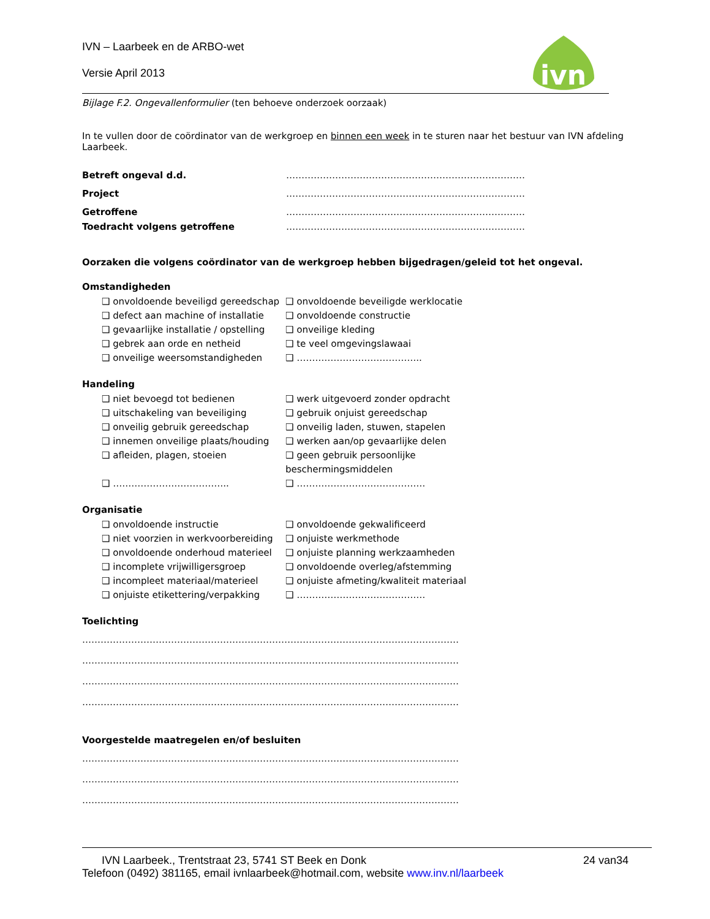ivn
IVN – Laarbeek en de ARBO-wet
Versie April 2013
Bijlage F.2. Ongevallenformulier (ten behoeve onderzoek oorzaak)
In te vullen door de coördinator van de werkgroep en binnen een week in te sturen naar het bestuur van IVN afdeling Laarbeek.
Betreft ongeval d.d. ……………………………………………………………………
Project ……………………………………………………………………
Getroffene ……………………………………………………………………
Toedracht volgens getroffene ……………………………………………………………………
Oorzaken die volgens coördinator van de werkgroep hebben bijgedragen/geleid tot het ongeval.
Omstandigheden
❑ onvoldoende beveiligd gereedschap ❑ onvoldoende beveiligde werklocatie ❑ defect aan machine of installatie ❑ onvoldoende constructie ❑ gevaarlijke installatie / opstelling ❑ onveilige kleding ❑ gebrek aan orde en netheid ❑ te veel omgevingslawaai ❑ onveilige weersomstandigheden ❑ …………………………………..
Handeling
❑ niet bevoegd tot bedienen ❑ werk uitgevoerd zonder opdracht ❑ uitschakeling van beveiliging ❑ gebruik onjuist gereedschap ❑ onveilig gebruik gereedschap ❑ onveilig laden, stuwen, stapelen ❑ innemen onveilige plaats/houding ❑ werken aan/op gevaarlijke delen ❑ afleiden, plagen, stoeien ❑ geen gebruik persoonlijke beschermingsmiddelen ❑ ……………………………….. ❑ ……………………………………
Organisatie
❑ onvoldoende instructie ❑ onvoldoende gekwalificeerd ❑ niet voorzien in werkvoorbereiding ❑ onjuiste werkmethode ❑ onvoldoende onderhoud materieel ❑ onjuiste planning werkzaamheden ❑ incomplete vrijwilligersgroep ❑ onvoldoende overleg/afstemming ❑ incompleet materiaal/materieel ❑ onjuiste afmeting/kwaliteit materiaal ❑ onjuiste etikettering/verpakking ❑ ……………………………………
Toelichting
……………………………………………………………………………………………………………
……………………………………………………………………………………………………………
……………………………………………………………………………………………………………
……………………………………………………………………………………………………………
Voorgestelde maatregelen en/of besluiten
……………………………………………………………………………………………………………
……………………………………………………………………………………………………………
……………………………………………………………………………………………………………
IVN Laarbeek., Trentstraat 23, 5741 ST Beek en Donk 24 van34
Telefoon (0492) 381165, email ivnlaarbeek@hotmail.com, website www.inv.nl/laarbeek